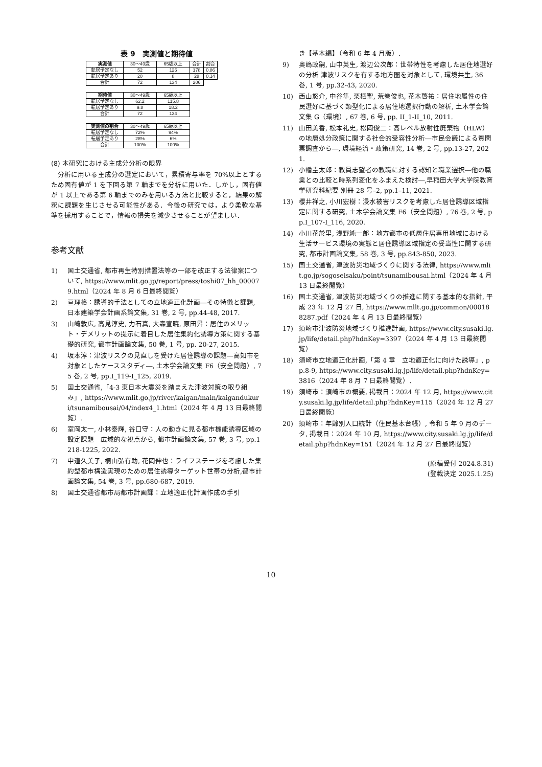表 9　実測値と期待値
| 実測値 | 30〜49歳 | 65歳以上 | 合計 | 割合 |
| 転居予定なし | 52 | 126 | 178 | 0.86 |
| 転居予定あり | 20 | 8 | 28 | 0.14 |
| 合計 | 72 | 134 | 206 | |
| 期待値 | 30〜49歳 | 65歳以上 |
| 転居予定なし | 62.2 | 115.8 |
| 転居予定あり | 9.8 | 18.2 |
| 合計 | 72 | 134 |
| 実測値の割合 | 30〜49歳 | 65歳以上 |
| 転居予定なし | 72% | 94% |
| 転居予定あり | 28% | 6% |
| 合計 | 100% | 100% |
(8) 本研究における主成分分析の限界
分析に用いる主成分の選定において，累積寄与率を 70%以上とするため固有値が 1 を下回る第 7 軸までを分析に用いた．しかし，固有値が 1 以上である第 6 軸までのみを用いる方法と比較すると，結果の解釈に課題を生じさせる可能性がある．今後の研究では，より柔軟な基準を採用することで，情報の損失を減少させることが望ましい．
参考文献
1) 国土交通省, 都市再生特別措置法等の一部を改正する法律案について, https://www.mlit.go.jp/report/press/toshi07_hh_000079.html（2024 年 8 月 6 日最終閲覧）
2) 亘理格：誘導的手法としての立地適正化計画―その特徴と課題, 日本建築学会計画系論文集, 31 巻, 2 号, pp.44-48, 2017.
3) 山崎敦広, 高見淳史, 力石真, 大森宣暁, 原田昇：居住のメリット・デメリットの提示に着目した居住集約化誘導方策に関する基礎的研究, 都市計画論文集, 50 巻, 1 号, pp. 20-27, 2015.
4) 坂本淳：津波リスクの見直しを受けた居住誘導の課題―高知市を対象としたケーススタディ―, 土木学会論文集 F6（安全問題）, 75 巻, 2 号, pp.I_119-I_125, 2019.
5) 国土交通省,「4-3 東日本大震災を踏まえた津波対策の取り組み」, https://www.mlit.go.jp/river/kaigan/main/kaigandukuri/tsunamibousai/04/index4_1.html（2024 年 4 月 13 日最終閲覧）.
6) 室岡太一, 小林泰輝, 谷口守：人の動きに見る都市機能誘導区域の設定課題　広域的な視点から, 都市計画論文集, 57 巻, 3 号, pp.1218-1225, 2022.
7) 中道久美子, 桐山弘有助, 花岡伸也：ライフステージを考慮した集約型都市構造実現のための居住誘導ターゲット世帯の分析,都市計画論文集, 54 巻, 3 号, pp.680-687, 2019.
8) 国土交通省都市局都市計画課：立地適正化計画作成の手引
き【基本編】（令和 6 年 4 月版）.
9) 奥嶋政嗣, 山中英生, 渡辺公次郎：世帯特性を考慮した居住地選好の分析 津波リスクを有する地方圏を対象として, 環境共生, 36 巻, 1 号, pp.32-43, 2020.
10) 西山悠介, 中谷隼, 栗栖聖, 荒巻俊也, 花木啓祐：居住地属性の住民選好に基づく類型化による居住地選択行動の解析, 土木学会論文集 G（環境）, 67 巻, 6 号, pp. II_1-II_10, 2011.
11) 山田美香, 松本礼史, 松岡俊二：高レベル放射性廃棄物（HLW）の地層処分政策に関する社会的受容性分析―市民会議による質問票調査から―, 環境経済・政策研究, 14 巻, 2 号, pp.13-27, 2021.
12) 小幡圭太郎：教員志望者の教職に対する認知と職業選択―他の職業との比較と時系列変化をふまえた検討―,早稲田大学大学院教育学研究科紀要 別冊 28 号–2, pp.1–11, 2021.
13) 櫻井祥之, 小川宏樹：浸水被害リスクを考慮した居住誘導区域指定に関する研究, 土木学会論文集 F6（安全問題）, 76 巻, 2 号, pp.I_107-I_116, 2020.
14) 小川花於里, 浅野純一郎：地方都市の低層住居専用地域における生活サービス環境の実態と居住誘導区域指定の妥当性に関する研究, 都市計画論文集, 58 巻, 3 号, pp.843-850, 2023.
15) 国土交通省, 津波防災地域づくりに関する法律, https://www.mlit.go.jp/sogoseisaku/point/tsunamibousai.html（2024 年 4 月 13 日最終閲覧）
16) 国土交通省, 津波防災地域づくりの推進に関する基本的な指針, 平成 23 年 12 月 27 日, https://www.mllt.go.jp/common/000188287.pdf（2024 年 4 月 13 日最終閲覧）
17) 須崎市津波防災地域づくり推進計画, https://www.city.susaki.lg.jp/life/detail.php?hdnKey=3397（2024 年 4 月 13 日最終閲覧）
18) 須崎市立地適正化計画,「第 4 章　立地適正化に向けた誘導」, pp.8-9, https://www.city.susaki.lg.jp/life/detail.php?hdnKey=3816（2024 年 8 月 7 日最終閲覧）.
19) 須崎市：須崎市の概要, 掲載日：2024 年 12 月, https://www.city.susaki.lg.jp/life/detail.php?hdnKey=115（2024 年 12 月 27 日最終閲覧）
20) 須崎市：年齢別人口統計（住民基本台帳）, 令和 5 年 9 月のデータ, 掲載日：2024 年 10 月, https://www.city.susaki.lg.jp/life/detail.php?hdnKey=151（2024 年 12 月 27 日最終閲覧）
(原稿受付 2024.8.31)
(登載決定 2025.1.25)
10